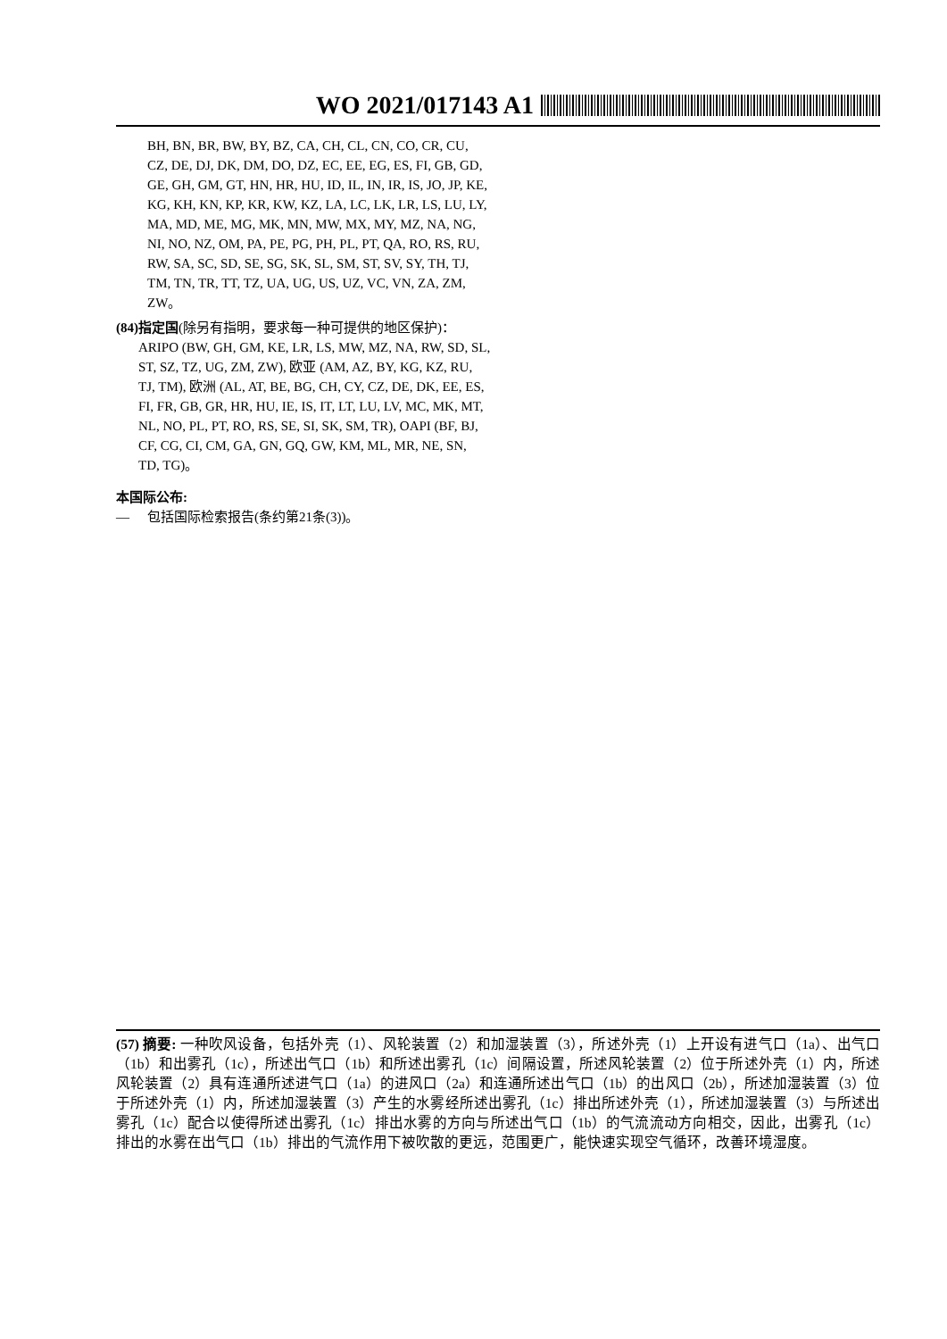WO 2021/017143 A1
BH, BN, BR, BW, BY, BZ, CA, CH, CL, CN, CO, CR, CU, CZ, DE, DJ, DK, DM, DO, DZ, EC, EE, EG, ES, FI, GB, GD, GE, GH, GM, GT, HN, HR, HU, ID, IL, IN, IR, IS, JO, JP, KE, KG, KH, KN, KP, KR, KW, KZ, LA, LC, LK, LR, LS, LU, LY, MA, MD, ME, MG, MK, MN, MW, MX, MY, MZ, NA, NG, NI, NO, NZ, OM, PA, PE, PG, PH, PL, PT, QA, RO, RS, RU, RW, SA, SC, SD, SE, SG, SK, SL, SM, ST, SV, SY, TH, TJ, TM, TN, TR, TT, TZ, UA, UG, US, UZ, VC, VN, ZA, ZM, ZW。
(84) 指定国(除另有指明，要求每一种可提供的地区保护)：ARIPO (BW, GH, GM, KE, LR, LS, MW, MZ, NA, RW, SD, SL, ST, SZ, TZ, UG, ZM, ZW), 欧亚 (AM, AZ, BY, KG, KZ, RU, TJ, TM), 欧洲 (AL, AT, BE, BG, CH, CY, CZ, DE, DK, EE, ES, FI, FR, GB, GR, HR, HU, IE, IS, IT, LT, LU, LV, MC, MK, MT, NL, NO, PL, PT, RO, RS, SE, SI, SK, SM, TR), OAPI (BF, BJ, CF, CG, CI, CM, GA, GN, GQ, GW, KM, ML, MR, NE, SN, TD, TG)。
本国际公布:
— 包括国际检索报告(条约第21条(3))。
(57) 摘要: 一种吹风设备，包括外壳（1）、风轮装置（2）和加湿装置（3），所述外壳（1）上开设有进气口（1a）、出气口（1b）和出雾孔（1c），所述出气口（1b）和所述出雾孔（1c）间隔设置，所述风轮装置（2）位于所述外壳（1）内，所述风轮装置（2）具有连通所述进气口（1a）的进风口（2a）和连通所述出气口（1b）的出风口（2b），所述加湿装置（3）位于所述外壳（1）内，所述加湿装置（3）产生的水雾经所述出雾孔（1c）排出所述外壳（1），所述加湿装置（3）与所述出雾孔（1c）配合以使得所述出雾孔（1c）排出水雾的方向与所述出气口（1b）的气流流动方向相交，因此，出雾孔（1c）排出的水雾在出气口（1b）排出的气流作用下被吹散的更远，范围更广，能快速实现空气循环，改善环境湿度。